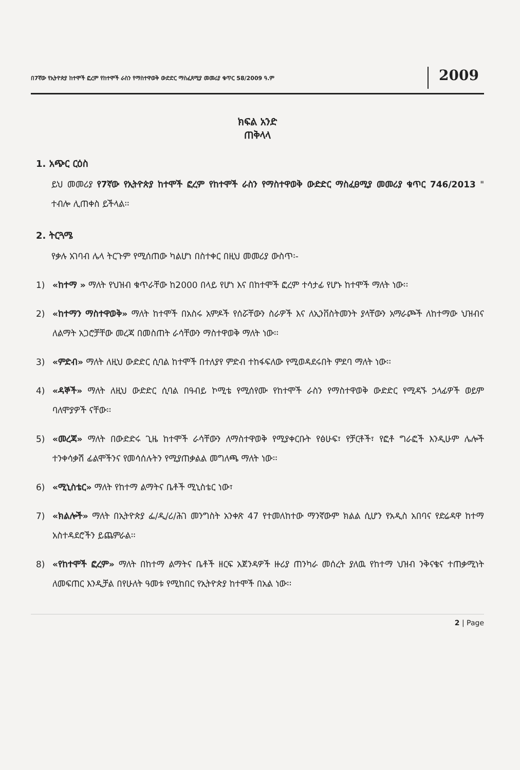በ7ኛው የኢትዮጵያ ከተሞች ፎረም የከተሞች ራስን የማስተዋወቅ ውድድር ማስፈጸሚያ መመሪያ ቁጥር 58/2009 ዓ.ም
2009
ክፍል አንድ
ጠቅላላ
1. አጭር ርዕስ
ይህ መመሪያ የ7ኛው የኢትዮጵያ ከተሞች ፎረም የከተሞች ራስን የማስተዋወቅ ውድድር ማስፈፀሚያ መመሪያ ቁጥር 746/2013 " ተብሎ ሊጠቀስ ይችላል፡፡
2. ትርጓሜ
የቃሉ አገባብ ሌላ ትርጉም የሚሰጠው ካልሆነ በስተቀር በዚህ መመሪያ ውስጥ፡-
1) «ከተማ » ማለት የህዝብ ቁጥራቸው ከ2000 በላይ የሆነ እና በከተሞች ፎረም ተሳታፊ የሆኑ ከተሞች ማለት ነው፡፡
2) «ከተማን ማስተዋወቅ» ማለት ከተሞች በአስሩ አምዶች የሰሯቸውን ስራዎች እና ለኢንቨስትመንት ያላቸውን አማራጮች ለከተማው ህዝብና ለልማት አጋሮቻቸው መረጃ በመስጠት ራሳቸውን ማስተዋወቅ ማለት ነው፡፡
3) «ምድብ» ማለት ለዚህ ውድድር ሲባል ከተሞች በተለያየ ምድብ ተከፋፍለው የሚወዳደሩበት ምደባ ማለት ነው፡፡
4) «ዳኞች» ማለት ለዚህ ውድድር ሲባል በዓብይ ኮሚቴ የሚሰየሙ የከተሞች ራስን የማስተዋወቅ ውድድር የሚዳኙ ኃላፊዎች ወይም ባለሞያዎች ናቸው፡፡
5) «መረጃ» ማለት በውድድሩ ጊዜ ከተሞች ራሳቸውን ለማስተዋወቅ የሚያቀርቡት የፅሁፍ፣ የቻርቶች፣ የፎቶ ግራፎች እንዲሁም ሌሎች ተንቀሳቃሽ ፊልሞችንና የመሳሰሉትን የሚያጠቃልል መግለጫ ማለት ነው፡፡
6) «ሚኒስቴር» ማለት የከተማ ልማትና ቤቶች ሚኒስቴር ነው፣
7) «ክልሎች» ማለት በኢትዮጵያ ፌ/ዲ/ሪ/ሕገ መንግስት አንቀጽ 47 የተመለከተው ማንኛውም ክልል ሲሆን የአዲስ አበባና የድሬዳዋ ከተማ አስተዳደሮችን ይጨምራል፡፡
8) «የከተሞች ፎረም» ማለት በከተማ ልማትና ቤቶች ዘርፍ አጀንዳዎች ዙሪያ ጠንካራ መሰረት ያለዉ የከተማ ህዝብ ንቅናቄና ተጠቃሚነት ለመፍጠር እንዲቻል በየሁለት ዓመቱ የሚከበር የኢትዮጵያ ከተሞች በአል ነው፡፡
2 | Page